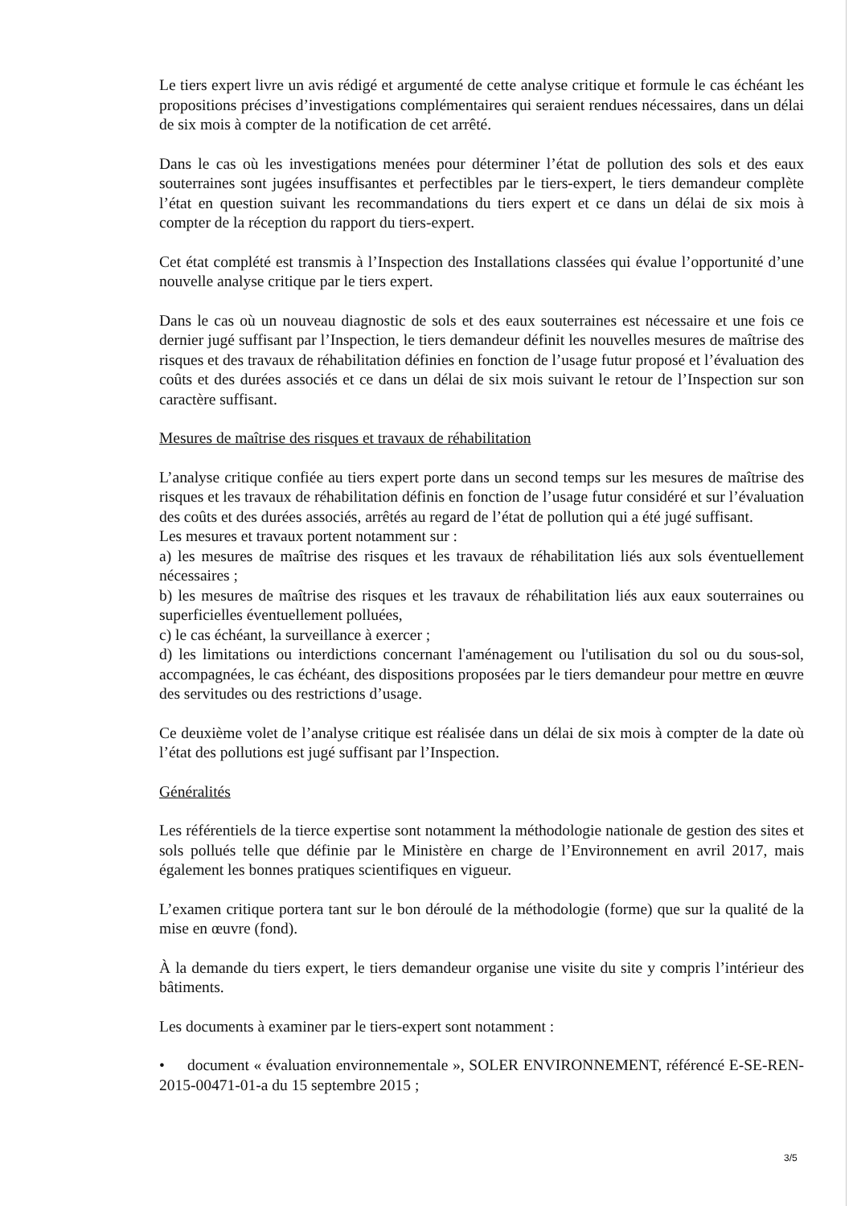Le tiers expert livre un avis rédigé et argumenté de cette analyse critique et formule le cas échéant les propositions précises d’investigations complémentaires qui seraient rendues nécessaires, dans un délai de six mois à compter de la notification de cet arrêté.
Dans le cas où les investigations menées pour déterminer l’état de pollution des sols et des eaux souterraines sont jugées insuffisantes et perfectibles par le tiers-expert, le tiers demandeur complète l’état en question suivant les recommandations du tiers expert et ce dans un délai de six mois à compter de la réception du rapport du tiers-expert.
Cet état complété est transmis à l’Inspection des Installations classées qui évalue l’opportunité d’une nouvelle analyse critique par le tiers expert.
Dans le cas où un nouveau diagnostic de sols et des eaux souterraines est nécessaire et une fois ce dernier jugé suffisant par l’Inspection, le tiers demandeur définit les nouvelles mesures de maîtrise des risques et des travaux de réhabilitation définies en fonction de l’usage futur proposé et l’évaluation des coûts et des durées associés et ce dans un délai de six mois suivant le retour de l’Inspection sur son caractère suffisant.
Mesures de maîtrise des risques et travaux de réhabilitation
L’analyse critique confiée au tiers expert porte dans un second temps sur les mesures de maîtrise des risques et les travaux de réhabilitation définis en fonction de l’usage futur considéré et sur l’évaluation des coûts et des durées associés, arrêtés au regard de l’état de pollution qui a été jugé suffisant.
Les mesures et travaux portent notamment sur :
a) les mesures de maîtrise des risques et les travaux de réhabilitation liés aux sols éventuellement nécessaires ;
b) les mesures de maîtrise des risques et les travaux de réhabilitation liés aux eaux souterraines ou superficielles éventuellement polluées,
c) le cas échéant, la surveillance à exercer ;
d) les limitations ou interdictions concernant l'aménagement ou l'utilisation du sol ou du sous-sol, accompagnées, le cas échéant, des dispositions proposées par le tiers demandeur pour mettre en œuvre des servitudes ou des restrictions d’usage.
Ce deuxième volet de l’analyse critique est réalisée dans un délai de six mois à compter de la date où l’état des pollutions est jugé suffisant par l’Inspection.
Généralités
Les référentiels de la tierce expertise sont notamment la méthodologie nationale de gestion des sites et sols pollués telle que définie par le Ministère en charge de l’Environnement en avril 2017, mais également les bonnes pratiques scientifiques en vigueur.
L’examen critique portera tant sur le bon déroulé de la méthodologie (forme) que sur la qualité de la mise en œuvre (fond).
À la demande du tiers expert, le tiers demandeur organise une visite du site y compris l’intérieur des bâtiments.
Les documents à examiner par le tiers-expert sont notamment :
• document « évaluation environnementale », SOLER ENVIRONNEMENT, référencé E-SE-REN-2015-00471-01-a du 15 septembre 2015 ;
3/5